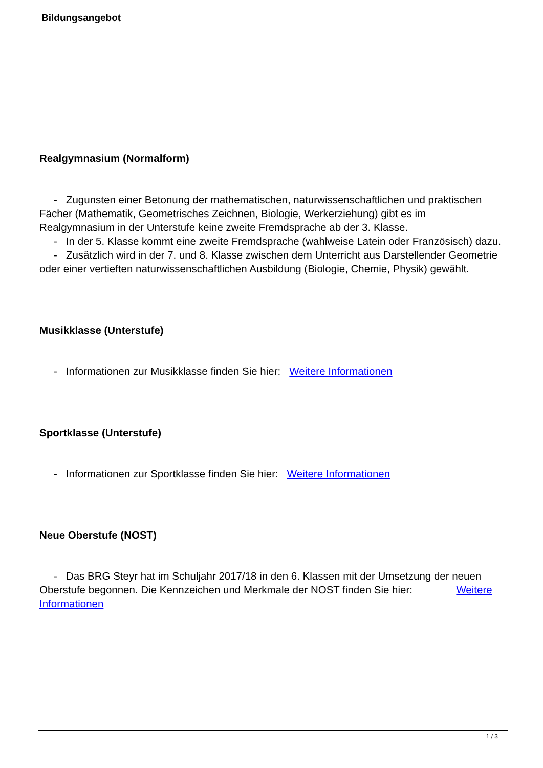Bildungsangebot
Realgymnasium (Normalform)
- Zugunsten einer Betonung der mathematischen, naturwissenschaftlichen und praktischen Fächer (Mathematik, Geometrisches Zeichnen, Biologie, Werkerziehung) gibt es im Realgymnasium in der Unterstufe keine zweite Fremdsprache ab der 3. Klasse.
- In der 5. Klasse kommt eine zweite Fremdsprache (wahlweise Latein oder Französisch) dazu.
- Zusätzlich wird in der 7. und 8. Klasse zwischen dem Unterricht aus Darstellender Geometrie oder einer vertieften naturwissenschaftlichen Ausbildung (Biologie, Chemie, Physik) gewählt.
Musikklasse (Unterstufe)
- Informationen zur Musikklasse finden Sie hier: Weitere Informationen
Sportklasse (Unterstufe)
- Informationen zur Sportklasse finden Sie hier: Weitere Informationen
Neue Oberstufe (NOST)
- Das BRG Steyr hat im Schuljahr 2017/18 in den 6. Klassen mit der Umsetzung der neuen Oberstufe begonnen. Die Kennzeichen und Merkmale der NOST finden Sie hier: Weitere Informationen
1 / 3